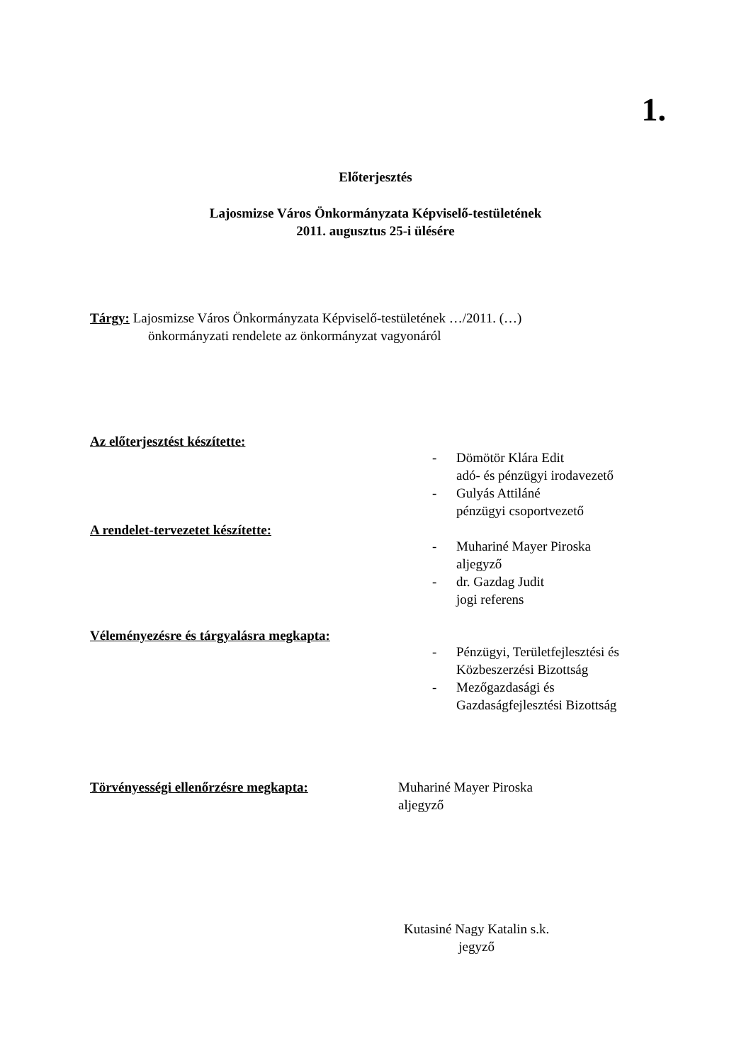1.
Előterjesztés
Lajosmizse Város Önkormányzata Képviselő-testületének
2011. augusztus 25-i ülésére
Tárgy: Lajosmizse Város Önkormányzata Képviselő-testületének …/2011. (…)
önkormányzati rendelete az önkormányzat vagyonáról
Az előterjesztést készítette:
- Dömötör Klára Edit
adó- és pénzügyi irodavezető
- Gulyás Attiláné
pénzügyi csoportvezető
A rendelet-tervezetet készítette:
- Muhariné Mayer Piroska
aljegyző
- dr. Gazdag Judit
jogi referens
Véleményezésre és tárgyalásra megkapta:
- Pénzügyi, Területfejlesztési és
Közbeszerzési Bizottság
- Mezőgazdasági és
Gazdaságfejlesztési Bizottság
Törvényességi ellenőrzésre megkapta: Muhariné Mayer Piroska
aljegyző
Kutasiné Nagy Katalin s.k.
jegyző